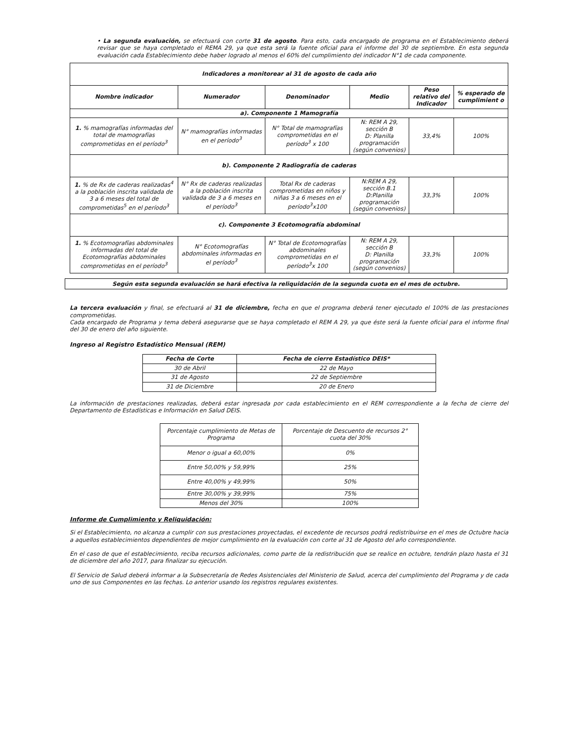• La segunda evaluación, se efectuará con corte 31 de agosto. Para esto, cada encargado de programa en el Establecimiento deberá revisar que se haya completado el REMA 29, ya que esta será la fuente oficial para el informe del 30 de septiembre. En esta segunda evaluación cada Establecimiento debe haber logrado al menos el 60% del cumplimiento del indicador N°1 de cada componente.
| Indicadores a monitorear al 31 de agosto de cada año | | | | | |
| --- | --- | --- | --- | --- | --- |
| Nombre indicador | Numerador | Denominador | Medio | Peso relativo del Indicador | % esperado de cumplimient o |
| a). Componente 1 Mamografía | | | | | |
| 1. % mamografías informadas del total de mamografías comprometidas en el período<sup>3</sup> | N° mamografías informadas en el período<sup>3</sup> | N° Total de mamografías comprometidas en el período<sup>3</sup> x 100 | N: REM A 29, sección B D: Planilla programación (según convenios) | 33,4% | 100% |
| b). Componente 2 Radiografía de caderas | | | | | |
| 1. % de Rx de caderas realizadas<sup>4</sup> a la población inscrita validada de 3 a 6 meses del total de comprometidas<sup>5</sup> en el período<sup>3</sup> | N° Rx de caderas realizadas a la población inscrita validada de 3 a 6 meses en el período<sup>3</sup> | Total Rx de caderas comprometidas en niños y niñas 3 a 6 meses en el período<sup>3</sup>x100 | N:REM A 29, sección B.1 D:Planilla programación (según convenios) | 33,3% | 100% |
| c). Componente 3 Ecotomografía abdominal | | | | | |
| 1. % Ecotomografías abdominales informadas del total de Ecotomografías abdominales comprometidas en el período<sup>3</sup> | N° Ecotomografías abdominales informadas en el período<sup>3</sup> | N° Total de Ecotomografías abdominales comprometidas en el período<sup>3</sup>x 100 | N: REM A 29, sección B D: Planilla programación (según convenios) | 33,3% | 100% |
Según esta segunda evaluación se hará efectiva la reliquidación de la segunda cuota en el mes de octubre.
La tercera evaluación y final, se efectuará al 31 de diciembre, fecha en que el programa deberá tener ejecutado el 100% de las prestaciones comprometidas.
Cada encargado de Programa y tema deberá asegurarse que se haya completado el REM A 29, ya que éste será la fuente oficial para el informe final del 30 de enero del año siguiente.
Ingreso al Registro Estadístico Mensual (REM)
| Fecha de Corte | Fecha de cierre Estadístico DEIS* |
| --- | --- |
| 30 de Abril | 22 de Mayo |
| 31 de Agosto | 22 de Septiembre |
| 31 de Diciembre | 20 de Enero |
La información de prestaciones realizadas, deberá estar ingresada por cada establecimiento en el REM correspondiente a la fecha de cierre del Departamento de Estadísticas e Información en Salud DEIS.
| Porcentaje cumplimiento de Metas de Programa | Porcentaje de Descuento de recursos 2° cuota del 30% |
| Menor o igual a 60,00% | 0% |
| Entre 50,00% y 59,99% | 25% |
| Entre 40,00% y 49,99% | 50% |
| Entre 30,00% y 39,99% | 75% |
| Menos del 30% | 100% |
Informe de Cumplimiento y Reliquidación:
Si el Establecimiento, no alcanza a cumplir con sus prestaciones proyectadas, el excedente de recursos podrá redistribuirse en el mes de Octubre hacia a aquellos establecimientos dependientes de mejor cumplimiento en la evaluación con corte al 31 de Agosto del año correspondiente.
En el caso de que el establecimiento, reciba recursos adicionales, como parte de la redistribución que se realice en octubre, tendrán plazo hasta el 31 de diciembre del año 2017, para finalizar su ejecución.
El Servicio de Salud deberá informar a la Subsecretaría de Redes Asistenciales del Ministerio de Salud, acerca del cumplimiento del Programa y de cada uno de sus Componentes en las fechas. Lo anterior usando los registros regulares existentes.